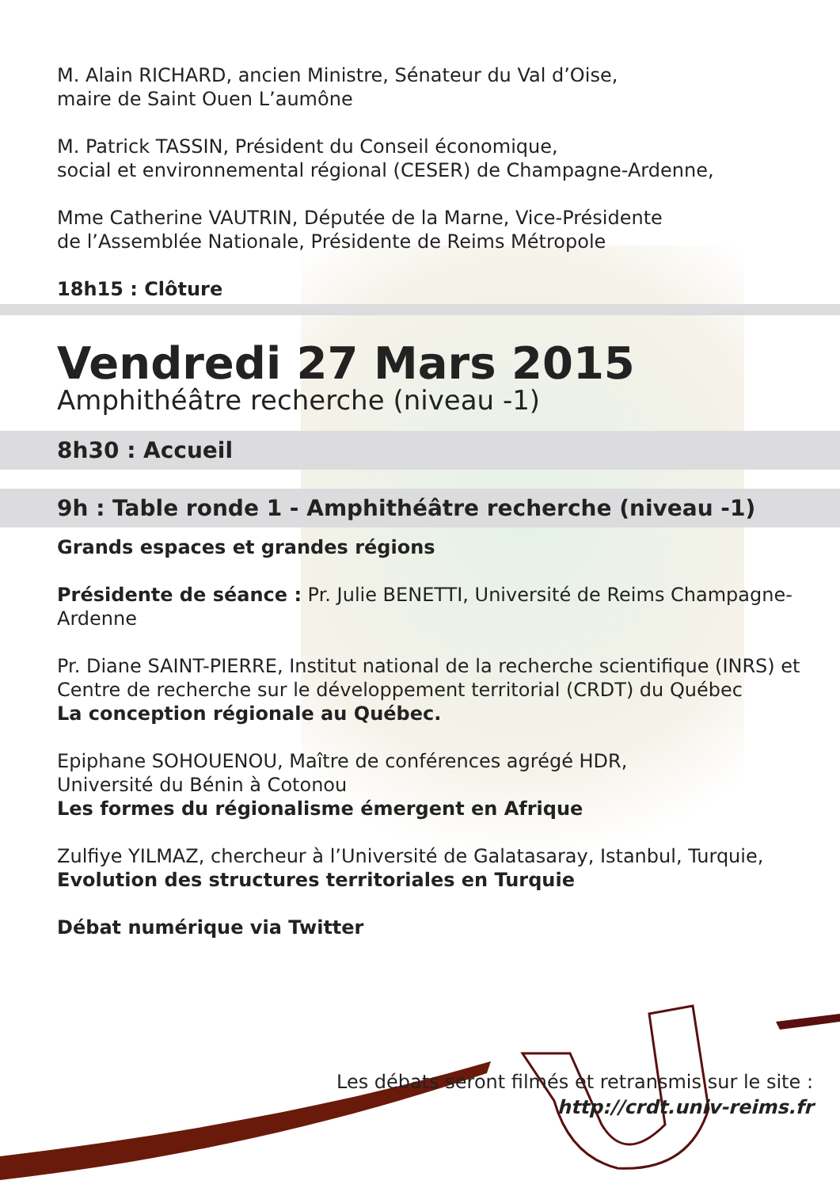M. Alain RICHARD, ancien Ministre, Sénateur du Val d’Oise,
maire de Saint Ouen L’aumône
M. Patrick TASSIN, Président du Conseil économique,
social et environnemental régional (CESER) de Champagne-Ardenne,
Mme Catherine VAUTRIN, Députée de la Marne, Vice-Présidente
de l’Assemblée Nationale, Présidente de Reims Métropole
18h15 : Clôture
Vendredi 27 Mars 2015
Amphithéâtre recherche (niveau -1)
8h30 : Accueil
9h : Table ronde 1 - Amphithéâtre recherche (niveau -1)
Grands espaces et grandes régions
Présidente de séance : Pr. Julie BENETTI, Université de Reims Champagne-Ardenne
Pr. Diane SAINT-PIERRE, Institut national de la recherche scientifique (INRS) et
Centre de recherche sur le développement territorial (CRDT) du Québec
La conception régionale au Québec.
Epiphane SOHOUENOU, Maître de conférences agrégé HDR,
Université du Bénin à Cotonou
Les formes du régionalisme émergent en Afrique
Zulfiye YILMAZ, chercheur à l’Université de Galatasaray, Istanbul, Turquie,
Evolution des structures territoriales en Turquie
Débat numérique via Twitter
Les débats seront filmés et retransmis sur le site :
http://crdt.univ-reims.fr